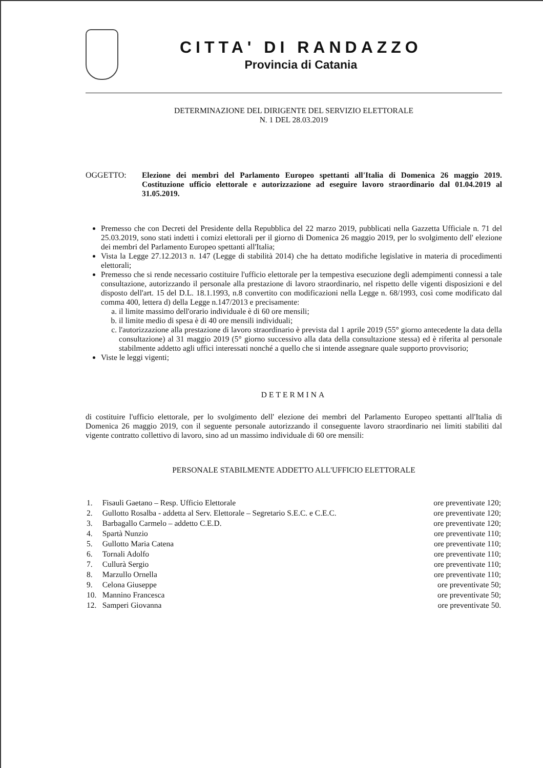CITTA' DI RANDAZZO
Provincia di Catania
DETERMINAZIONE DEL DIRIGENTE DEL SERVIZIO ELETTORALE
N. 1 DEL 28.03.2019
OGGETTO: Elezione dei membri del Parlamento Europeo spettanti all'Italia di Domenica 26 maggio 2019. Costituzione ufficio elettorale e autorizzazione ad eseguire lavoro straordinario dal 01.04.2019 al 31.05.2019.
Premesso che con Decreti del Presidente della Repubblica del 22 marzo 2019, pubblicati nella Gazzetta Ufficiale n. 71 del 25.03.2019, sono stati indetti i comizi elettorali per il giorno di Domenica 26 maggio 2019, per lo svolgimento dell' elezione dei membri del Parlamento Europeo spettanti all'Italia;
Vista la Legge 27.12.2013 n. 147 (Legge di stabilità 2014) che ha dettato modifiche legislative in materia di procedimenti elettorali;
Premesso che si rende necessario costituire l'ufficio elettorale per la tempestiva esecuzione degli adempimenti connessi a tale consultazione, autorizzando il personale alla prestazione di lavoro straordinario, nel rispetto delle vigenti disposizioni e del disposto dell'art. 15 del D.L. 18.1.1993, n.8 convertito con modificazioni nella Legge n. 68/1993, così come modificato dal comma 400, lettera d) della Legge n.147/2013 e precisamente:
a. il limite massimo dell'orario individuale è di 60 ore mensili;
b. il limite medio di spesa è di 40 ore mensili individuali;
c. l'autorizzazione alla prestazione di lavoro straordinario è prevista dal 1 aprile 2019 (55° giorno antecedente la data della consultazione) al 31 maggio 2019 (5° giorno successivo alla data della consultazione stessa) ed è riferita al personale stabilmente addetto agli uffici interessati nonché a quello che si intende assegnare quale supporto provvisorio;
Viste le leggi vigenti;
DETERMINA
di costituire l'ufficio elettorale, per lo svolgimento dell' elezione dei membri del Parlamento Europeo spettanti all'Italia di Domenica 26 maggio 2019, con il seguente personale autorizzando il conseguente lavoro straordinario nei limiti stabiliti dal vigente contratto collettivo di lavoro, sino ad un massimo individuale di 60 ore mensili:
PERSONALE STABILMENTE ADDETTO ALL'UFFICIO ELETTORALE
| 1. | Fisauli Gaetano – Resp. Ufficio Elettorale | ore preventivate 120; |
| 2. | Gullotto Rosalba - addetta al Serv. Elettorale – Segretario S.E.C. e C.E.C. | ore preventivate 120; |
| 3. | Barbagallo Carmelo – addetto C.E.D. | ore preventivate 120; |
| 4. | Spartà Nunzio | ore preventivate 110; |
| 5. | Gullotto Maria Catena | ore preventivate 110; |
| 6. | Tornali Adolfo | ore preventivate 110; |
| 7. | Cullurà Sergio | ore preventivate 110; |
| 8. | Marzullo Ornella | ore preventivate 110; |
| 9. | Celona Giuseppe | ore preventivate 50; |
| 10. | Mannino Francesca | ore preventivate 50; |
| 12. | Samperi Giovanna | ore preventivate 50. |